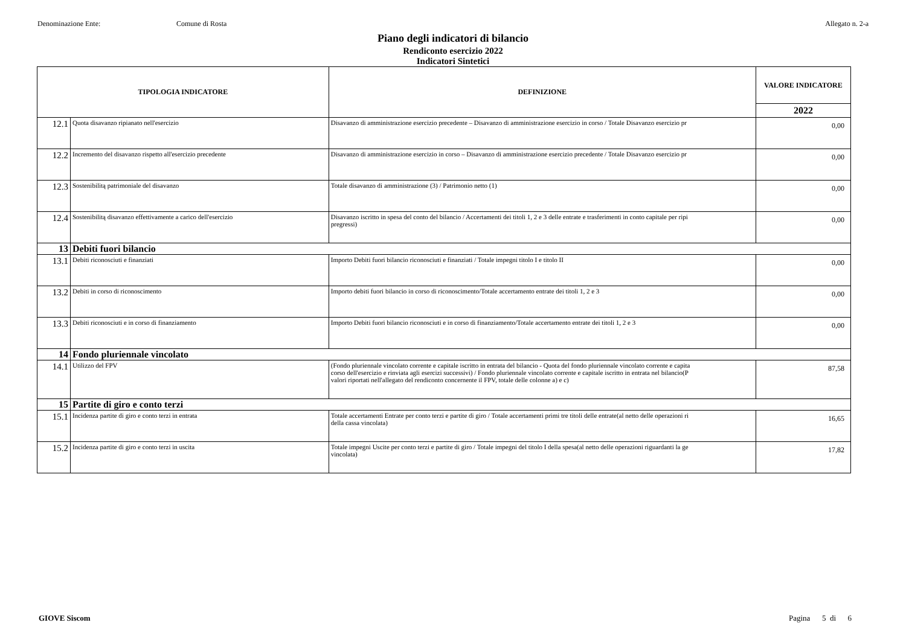Denominazione Ente: Comune di Rosta Allegato n. 2-a
Piano degli indicatori di bilancio
Rendiconto esercizio 2022
Indicatori Sintetici
| TIPOLOGIA INDICATORE | | DEFINIZIONE | VALORE INDICATORE |
| --- | --- | --- | --- |
| | | | 2022 |
| 12.1 | Quota disavanzo ripianato nell'esercizio | Disavanzo di amministrazione esercizio precedente – Disavanzo di amministrazione esercizio in corso / Totale Disavanzo esercizio pr | 0,00 |
| 12.2 | Incremento del disavanzo rispetto all'esercizio precedente | Disavanzo di amministrazione esercizio in corso – Disavanzo di amministrazione esercizio precedente / Totale Disavanzo esercizio pr | 0,00 |
| 12.3 | Sostenibilitą patrimoniale del disavanzo | Totale disavanzo di amministrazione (3) / Patrimonio netto (1) | 0,00 |
| 12.4 | Sostenibilitą disavanzo effettivamente a carico dell'esercizio | Disavanzo iscritto in spesa del conto del bilancio / Accertamenti dei titoli 1, 2 e 3 delle entrate e trasferimenti in conto capitale per ripi pregressi) | 0,00 |
| 13 | Debiti fuori bilancio | | |
| 13.1 | Debiti riconosciuti e finanziati | Importo Debiti fuori bilancio riconosciuti e finanziati / Totale impegni titolo I e titolo II | 0,00 |
| 13.2 | Debiti in corso di riconoscimento | Importo debiti fuori bilancio in corso di riconoscimento/Totale accertamento entrate dei titoli 1, 2 e 3 | 0,00 |
| 13.3 | Debiti riconosciuti e in corso di finanziamento | Importo Debiti fuori bilancio riconosciuti e in corso di finanziamento/Totale accertamento entrate dei titoli 1, 2 e 3 | 0,00 |
| 14 | Fondo pluriennale vincolato | | |
| 14.1 | Utilizzo del FPV | (Fondo pluriennale vincolato corrente e capitale iscritto in entrata del bilancio - Quota del fondo pluriennale vincolato corrente e capita corso dell'esercizio e rinviata agli esercizi successivi) / Fondo pluriennale vincolato corrente e capitale iscritto in entrata nel bilancio(P valori riportati nell'allegato del rendiconto concernente il FPV, totale delle colonne a) e c) | 87,58 |
| 15 | Partite di giro e conto terzi | | |
| 15.1 | Incidenza partite di giro e conto terzi in entrata | Totale accertamenti Entrate per conto terzi e partite di giro / Totale accertamenti primi tre titoli delle entrate(al netto delle operazioni ri della cassa vincolata) | 16,65 |
| 15.2 | Incidenza partite di giro e conto terzi in uscita | Totale impegni Uscite per conto terzi e partite di giro / Totale impegni del titolo I della spesa(al netto delle operazioni riguardanti la ge vincolata) | 17,82 |
GIOVE Siscom Pagina 5 di 6